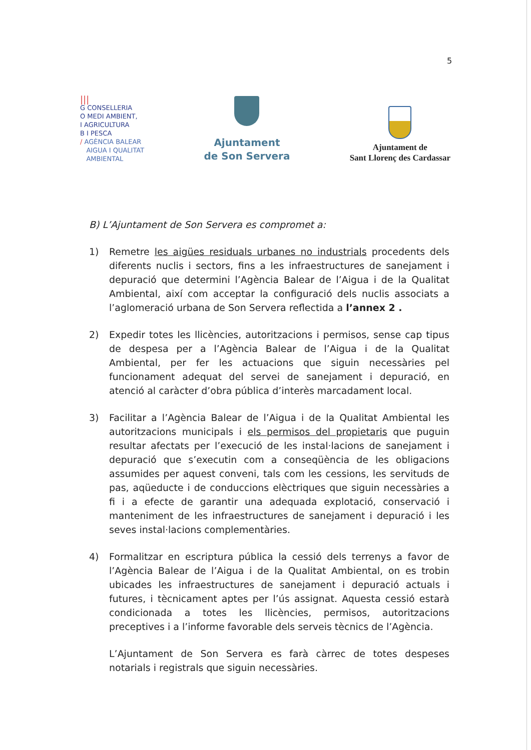5
|||
G CONSELLERIA
O MEDI AMBIENT,
I AGRICULTURA
B I PESCA
/ AGÈNCIA BALEAR
AIGUA I QUALITAT
AMBIENTAL
Ajuntament
de Son Servera
Ajuntament de
Sant Llorenç des Cardassar
B) L’Ajuntament de Son Servera es compromet a:
1) Remetre les aigües residuals urbanes no industrials procedents dels diferents nuclis i sectors, fins a les infraestructures de sanejament i depuració que determini l’Agència Balear de l’Aigua i de la Qualitat Ambiental, així com acceptar la configuració dels nuclis associats a l’aglomeració urbana de Son Servera reflectida a l’annex 2 .
2) Expedir totes les llicències, autoritzacions i permisos, sense cap tipus de despesa per a l’Agència Balear de l’Aigua i de la Qualitat Ambiental, per fer les actuacions que siguin necessàries pel funcionament adequat del servei de sanejament i depuració, en atenció al caràcter d’obra pública d’interès marcadament local.
3) Facilitar a l’Agència Balear de l’Aigua i de la Qualitat Ambiental les autoritzacions municipals i els permisos del propietaris que puguin resultar afectats per l’execució de les instal·lacions de sanejament i depuració que s’executin com a conseqüència de les obligacions assumides per aquest conveni, tals com les cessions, les servituds de pas, aqüeducte i de conduccions elèctriques que siguin necessàries a fi i a efecte de garantir una adequada explotació, conservació i manteniment de les infraestructures de sanejament i depuració i les seves instal·lacions complementàries.
4) Formalitzar en escriptura pública la cessió dels terrenys a favor de l’Agència Balear de l’Aigua i de la Qualitat Ambiental, on es trobin ubicades les infraestructures de sanejament i depuració actuals i futures, i tècnicament aptes per l’ús assignat. Aquesta cessió estarà condicionada a totes les llicències, permisos, autoritzacions preceptives i a l’informe favorable dels serveis tècnics de l’Agència.
L’Ajuntament de Son Servera es farà càrrec de totes despeses notarials i registrals que siguin necessàries.